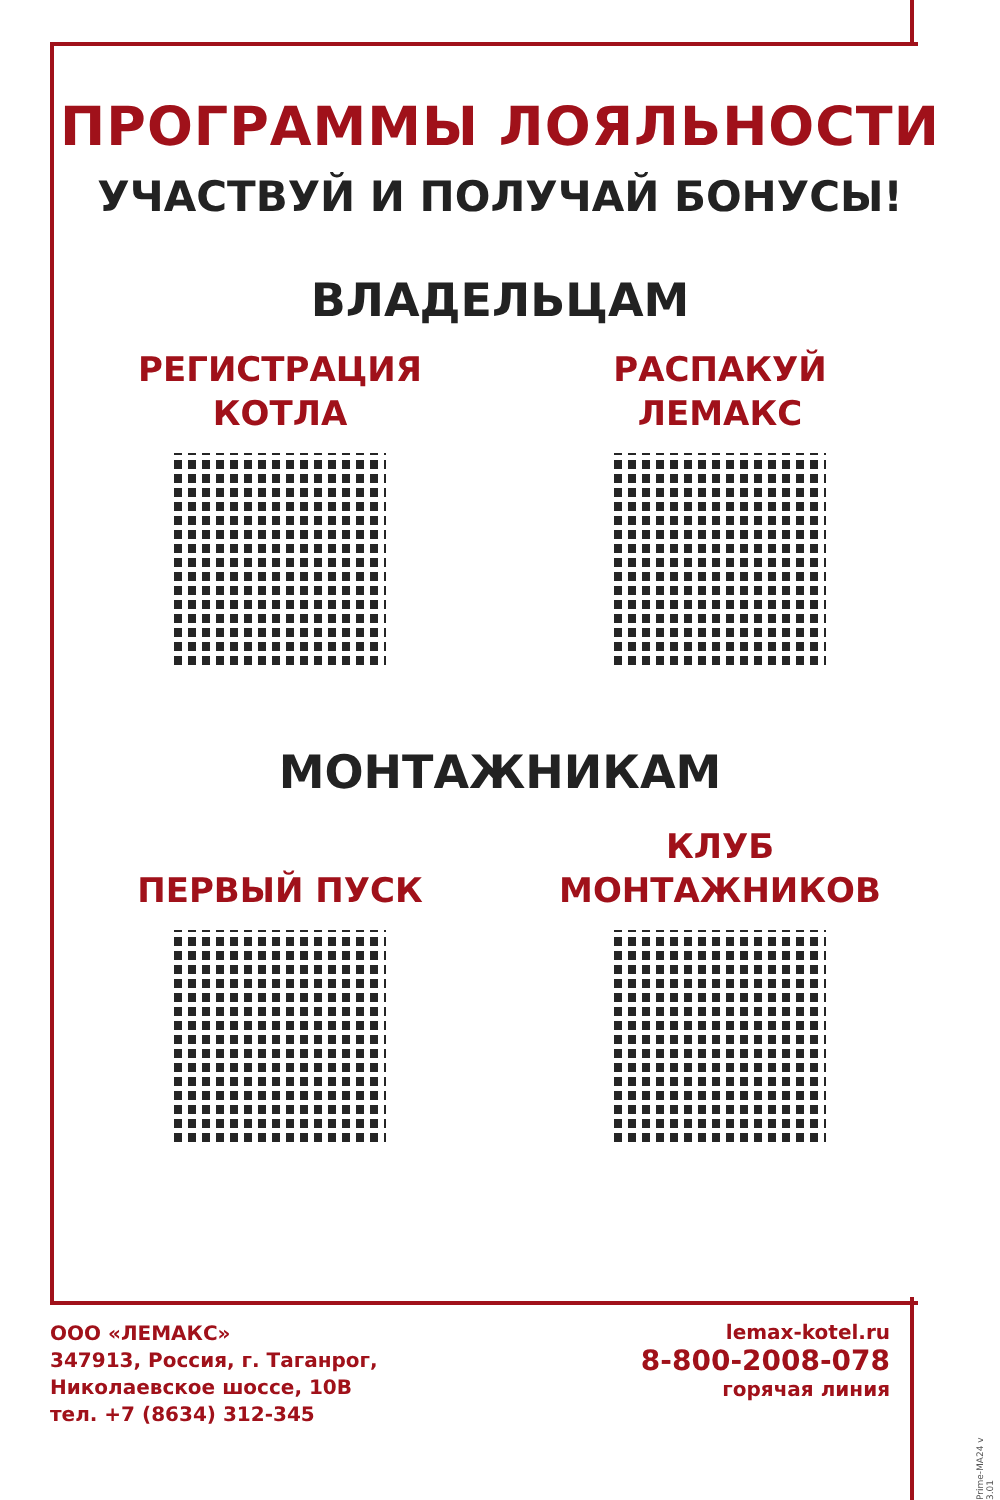ПРОГРАММЫ ЛОЯЛЬНОСТИ
УЧАСТВУЙ И ПОЛУЧАЙ БОНУСЫ!
ВЛАДЕЛЬЦАМ
РЕГИСТРАЦИЯ
КОТЛА
РАСПАКУЙ
ЛЕМАКС
МОНТАЖНИКАМ
ПЕРВЫЙ ПУСК КЛУБ
МОНТАЖНИКОВ
ООО «ЛЕМАКС»
347913, Россия, г. Таганрог,
Николаевское шоссе, 10В
тел. +7 (8634) 312-345
lemax-kotel.ru
8-800-2008-078
горячая линия
Prime-MA24 v 3.01